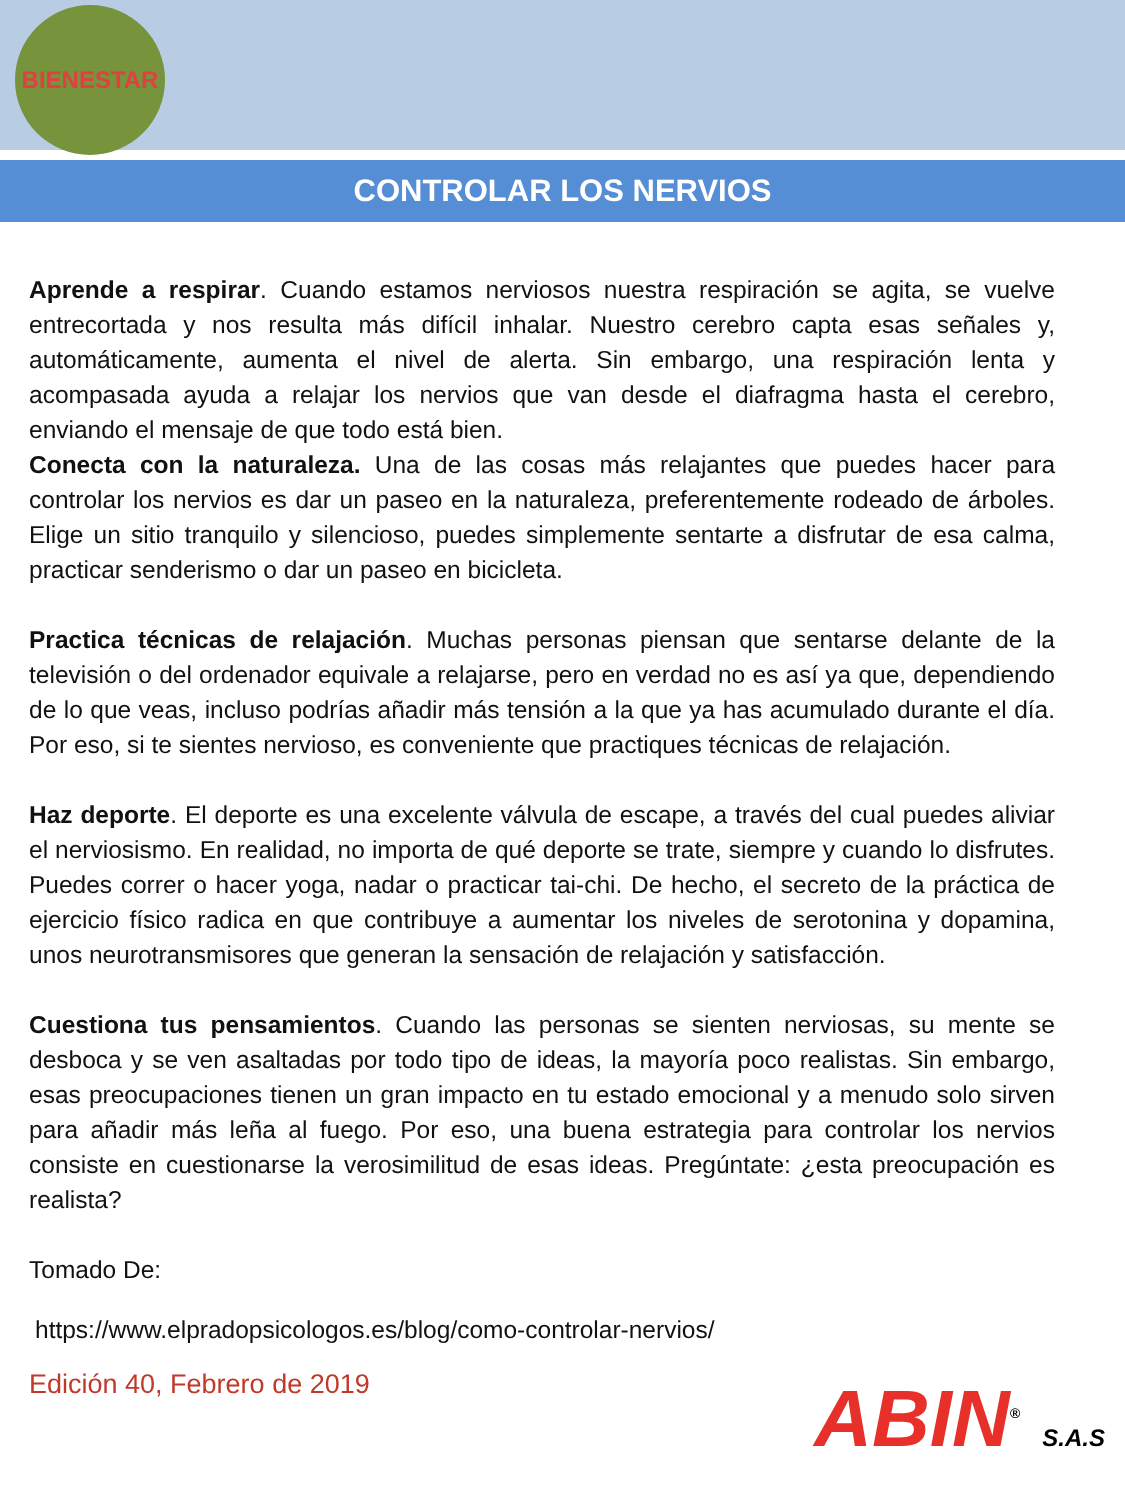BIENESTAR
CONTROLAR LOS NERVIOS
Aprende a respirar. Cuando estamos nerviosos nuestra respiración se agita, se vuelve entrecortada y nos resulta más difícil inhalar. Nuestro cerebro capta esas señales y, automáticamente, aumenta el nivel de alerta. Sin embargo, una respiración lenta y acompasada ayuda a relajar los nervios que van desde el diafragma hasta el cerebro, enviando el mensaje de que todo está bien.
Conecta con la naturaleza. Una de las cosas más relajantes que puedes hacer para controlar los nervios es dar un paseo en la naturaleza, preferentemente rodeado de árboles. Elige un sitio tranquilo y silencioso, puedes simplemente sentarte a disfrutar de esa calma, practicar senderismo o dar un paseo en bicicleta.
Practica técnicas de relajación. Muchas personas piensan que sentarse delante de la televisión o del ordenador equivale a relajarse, pero en verdad no es así ya que, dependiendo de lo que veas, incluso podrías añadir más tensión a la que ya has acumulado durante el día. Por eso, si te sientes nervioso, es conveniente que practiques técnicas de relajación.
Haz deporte. El deporte es una excelente válvula de escape, a través del cual puedes aliviar el nerviosismo. En realidad, no importa de qué deporte se trate, siempre y cuando lo disfrutes. Puedes correr o hacer yoga, nadar o practicar tai-chi. De hecho, el secreto de la práctica de ejercicio físico radica en que contribuye a aumentar los niveles de serotonina y dopamina, unos neurotransmisores que generan la sensación de relajación y satisfacción.
Cuestiona tus pensamientos. Cuando las personas se sienten nerviosas, su mente se desboca y se ven asaltadas por todo tipo de ideas, la mayoría poco realistas. Sin embargo, esas preocupaciones tienen un gran impacto en tu estado emocional y a menudo solo sirven para añadir más leña al fuego. Por eso, una buena estrategia para controlar los nervios consiste en cuestionarse la verosimilitud de esas ideas. Pregúntate: ¿esta preocupación es realista?
Tomado De:
https://www.elpradopsicologos.es/blog/como-controlar-nervios/
Edición 40, Febrero de 2019
ABIN<sup>®</sup> S.A.S